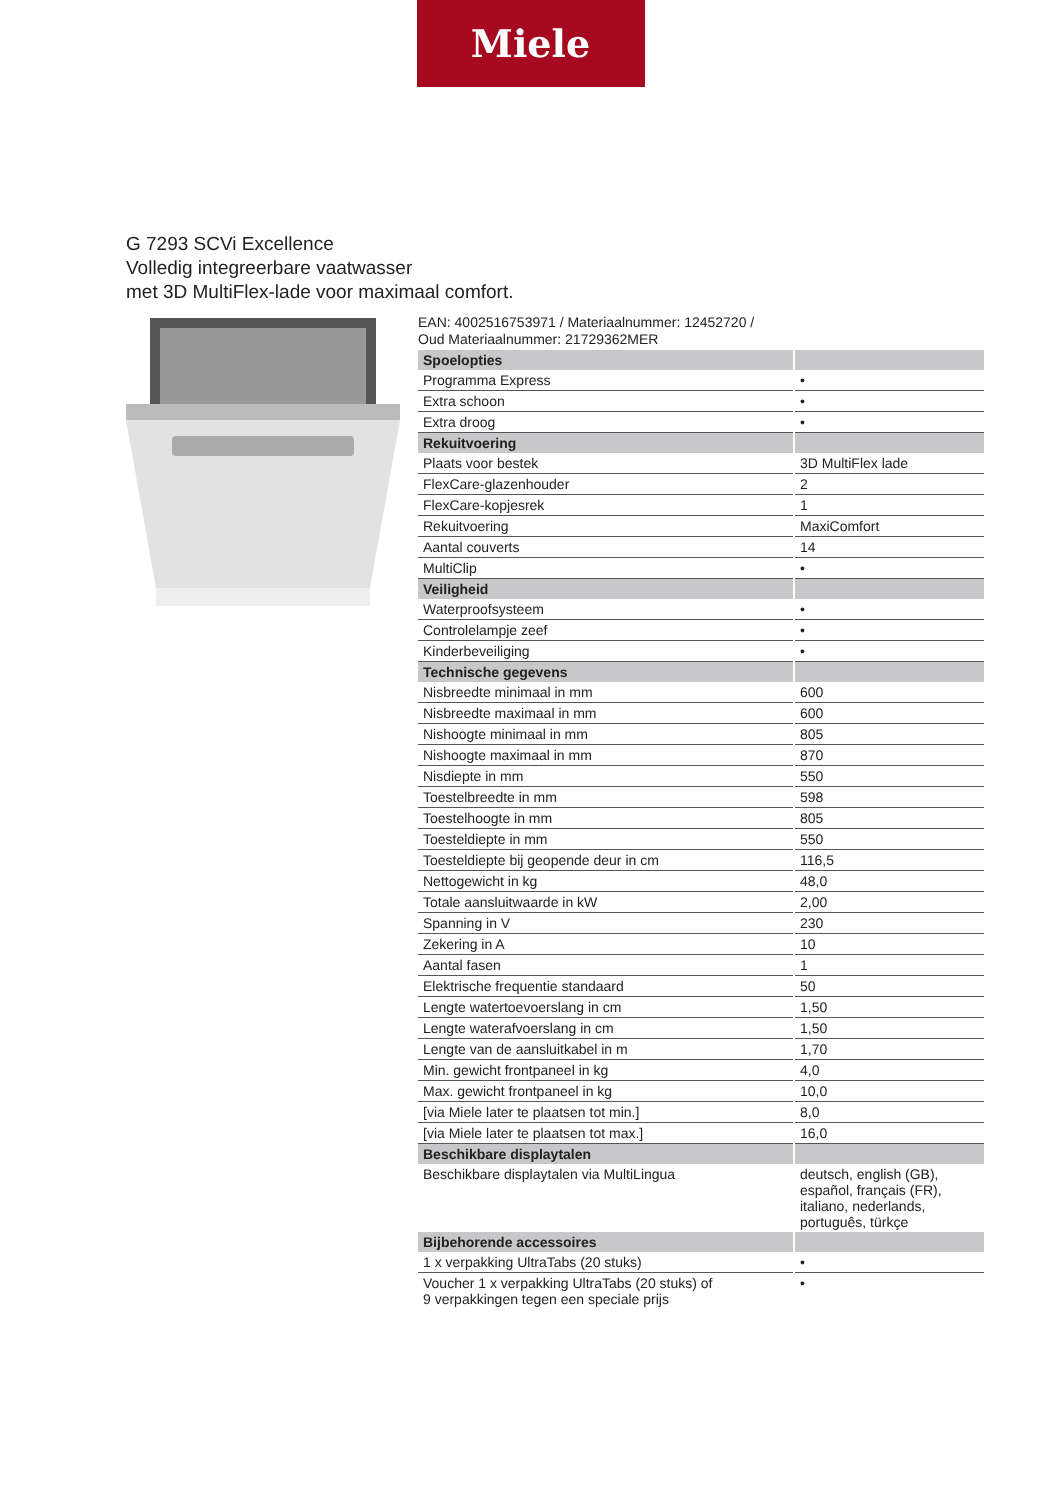Miele
G 7293 SCVi Excellence
Volledig integreerbare vaatwasser
met 3D MultiFlex-lade voor maximaal comfort.
EAN: 4002516753971 / Materiaalnummer: 12452720 /
Oud Materiaalnummer: 21729362MER
| Spoelopties | |
| Programma Express | • |
| Extra schoon | • |
| Extra droog | • |
| Rekuitvoering | |
| Plaats voor bestek | 3D MultiFlex lade |
| FlexCare-glazenhouder | 2 |
| FlexCare-kopjesrek | 1 |
| Rekuitvoering | MaxiComfort |
| Aantal couverts | 14 |
| MultiClip | • |
| Veiligheid | |
| Waterproofsysteem | • |
| Controlelampje zeef | • |
| Kinderbeveiliging | • |
| Technische gegevens | |
| Nisbreedte minimaal in mm | 600 |
| Nisbreedte maximaal in mm | 600 |
| Nishoogte minimaal in mm | 805 |
| Nishoogte maximaal in mm | 870 |
| Nisdiepte in mm | 550 |
| Toestelbreedte in mm | 598 |
| Toestelhoogte in mm | 805 |
| Toesteldiepte in mm | 550 |
| Toesteldiepte bij geopende deur in cm | 116,5 |
| Nettogewicht in kg | 48,0 |
| Totale aansluitwaarde in kW | 2,00 |
| Spanning in V | 230 |
| Zekering in A | 10 |
| Aantal fasen | 1 |
| Elektrische frequentie standaard | 50 |
| Lengte watertoevoerslang in cm | 1,50 |
| Lengte waterafvoerslang in cm | 1,50 |
| Lengte van de aansluitkabel in m | 1,70 |
| Min. gewicht frontpaneel in kg | 4,0 |
| Max. gewicht frontpaneel in kg | 10,0 |
| [via Miele later te plaatsen tot min.] | 8,0 |
| [via Miele later te plaatsen tot max.] | 16,0 |
| Beschikbare displaytalen | |
| Beschikbare displaytalen via MultiLingua | deutsch, english (GB), español, français (FR), italiano, nederlands, português, türkçe |
| Bijbehorende accessoires | |
| 1 x verpakking UltraTabs (20 stuks) | • |
| Voucher 1 x verpakking UltraTabs (20 stuks) of 9 verpakkingen tegen een speciale prijs | • |